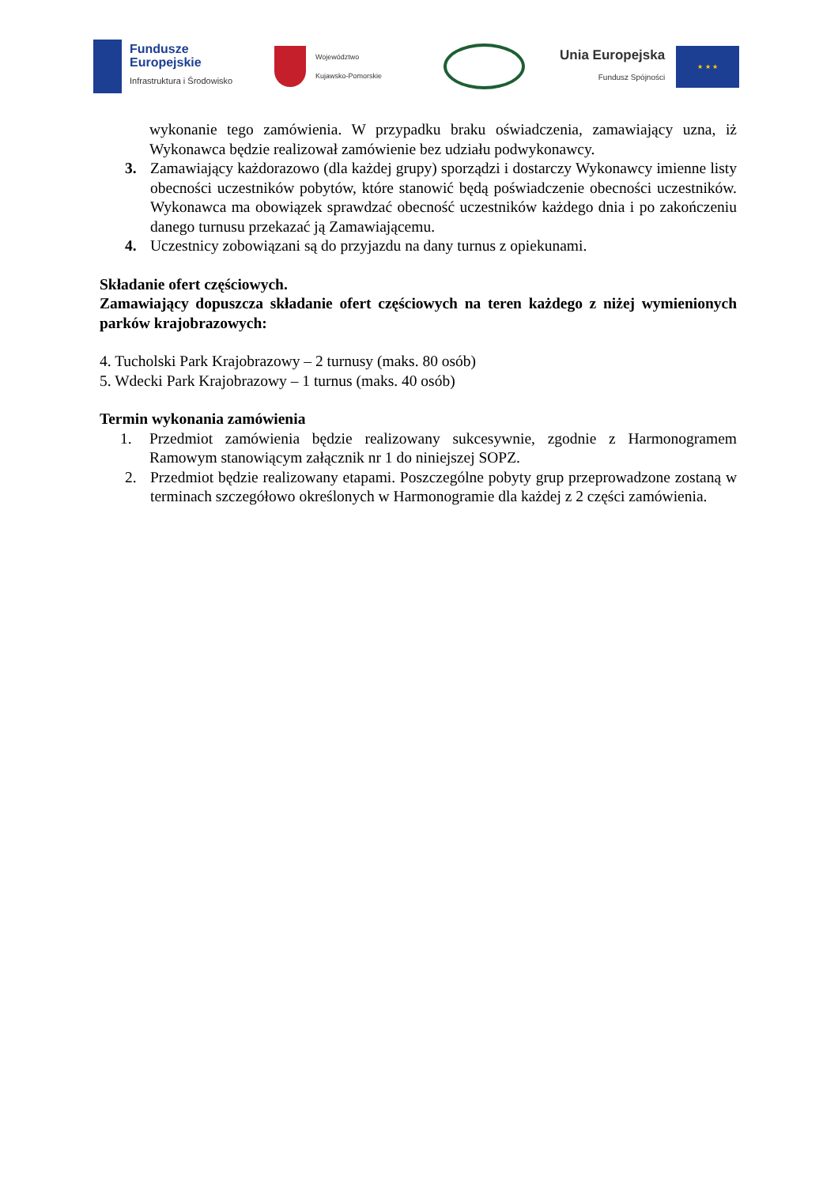Fundusze
Europejskie
Infrastruktura i Środowisko
Województwo
Kujawsko-Pomorskie
Unia Europejska
Fundusz Spójności
★ ★ ★
wykonanie tego zamówienia. W przypadku braku oświadczenia, zamawiający uzna, iż Wykonawca będzie realizował zamówienie bez udziału podwykonawcy.
3. Zamawiający każdorazowo (dla każdej grupy) sporządzi i dostarczy Wykonawcy imienne listy obecności uczestników pobytów, które stanowić będą poświadczenie obecności uczestników. Wykonawca ma obowiązek sprawdzać obecność uczestników każdego dnia i po zakończeniu danego turnusu przekazać ją Zamawiającemu.
4. Uczestnicy zobowiązani są do przyjazdu na dany turnus z opiekunami.
Składanie ofert częściowych.
Zamawiający dopuszcza składanie ofert częściowych na teren każdego z niżej wymienionych parków krajobrazowych:
4. Tucholski Park Krajobrazowy – 2 turnusy (maks. 80 osób)
5. Wdecki Park Krajobrazowy – 1 turnus (maks. 40 osób)
Termin wykonania zamówienia
1. Przedmiot zamówienia będzie realizowany sukcesywnie, zgodnie z Harmonogramem Ramowym stanowiącym załącznik nr 1 do niniejszej SOPZ.
2. Przedmiot będzie realizowany etapami. Poszczególne pobyty grup przeprowadzone zostaną w terminach szczegółowo określonych w Harmonogramie dla każdej z 2 części zamówienia.